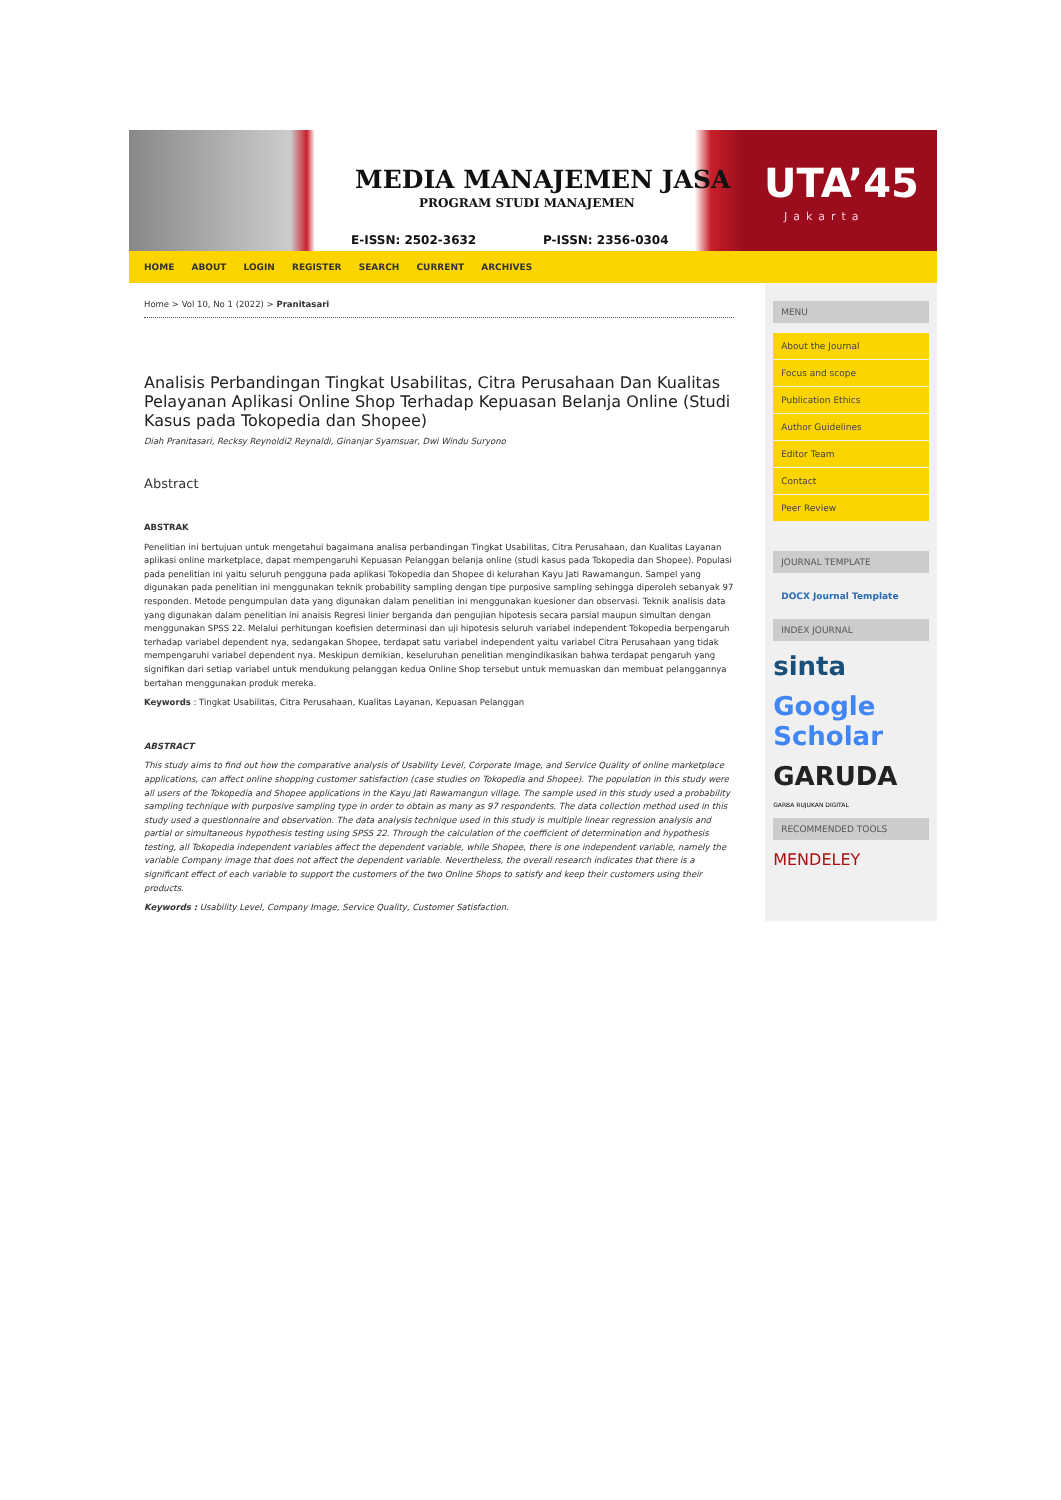MEDIA MANAJEMEN JASA
PROGRAM STUDI MANAJEMEN
E-ISSN: 2502-3632 P-ISSN: 2356-0304
UTA’45
Jakarta
HOME ABOUT LOGIN REGISTER SEARCH CURRENT ARCHIVES
Home > Vol 10, No 1 (2022) > Pranitasari
Analisis Perbandingan Tingkat Usabilitas, Citra Perusahaan Dan Kualitas Pelayanan Aplikasi Online Shop Terhadap Kepuasan Belanja Online (Studi Kasus pada Tokopedia dan Shopee)
Diah Pranitasari, Recksy Reynoldi2 Reynaldi, Ginanjar Syamsuar, Dwi Windu Suryono
Abstract
ABSTRAK
Penelitian ini bertujuan untuk mengetahui bagaimana analisa perbandingan Tingkat Usabilitas, Citra Perusahaan, dan Kualitas Layanan aplikasi online marketplace, dapat mempengaruhi Kepuasan Pelanggan belanja online (studi kasus pada Tokopedia dan Shopee). Populasi pada penelitian ini yaitu seluruh pengguna pada aplikasi Tokopedia dan Shopee di kelurahan Kayu Jati Rawamangun. Sampel yang digunakan pada penelitian ini menggunakan teknik probability sampling dengan tipe purposive sampling sehingga diperoleh sebanyak 97 responden. Metode pengumpulan data yang digunakan dalam penelitian ini menggunakan kuesioner dan observasi. Teknik analisis data yang digunakan dalam penelitian ini anaisis Regresi linier berganda dan pengujian hipotesis secara parsial maupun simultan dengan menggunakan SPSS 22. Melalui perhitungan koefisien determinasi dan uji hipotesis seluruh variabel independent Tokopedia berpengaruh terhadap variabel dependent nya, sedangakan Shopee, terdapat satu variabel independent yaitu variabel Citra Perusahaan yang tidak mempengaruhi variabel dependent nya. Meskipun demikian, keseluruhan penelitian mengindikasikan bahwa terdapat pengaruh yang signifikan dari setiap variabel untuk mendukung pelanggan kedua Online Shop tersebut untuk memuaskan dan membuat pelanggannya bertahan menggunakan produk mereka.
Keywords : Tingkat Usabilitas, Citra Perusahaan, Kualitas Layanan, Kepuasan Pelanggan
ABSTRACT
This study aims to find out how the comparative analysis of Usability Level, Corporate Image, and Service Quality of online marketplace applications, can affect online shopping customer satisfaction (case studies on Tokopedia and Shopee). The population in this study were all users of the Tokopedia and Shopee applications in the Kayu Jati Rawamangun village. The sample used in this study used a probability sampling technique with purposive sampling type in order to obtain as many as 97 respondents. The data collection method used in this study used a questionnaire and observation. The data analysis technique used in this study is multiple linear regression analysis and partial or simultaneous hypothesis testing using SPSS 22. Through the calculation of the coefficient of determination and hypothesis testing, all Tokopedia independent variables affect the dependent variable, while Shopee, there is one independent variable, namely the variable Company image that does not affect the dependent variable. Nevertheless, the overall research indicates that there is a significant effect of each variable to support the customers of the two Online Shops to satisfy and keep their customers using their products.
Keywords : Usability Level, Company Image, Service Quality, Customer Satisfaction.
MENU
About the Journal
Focus and scope
Publication Ethics
Author Guidelines
Editor Team
Contact
Peer Review
JOURNAL TEMPLATE
DOCX Journal Template
INDEX JOURNAL
sinta
Google Scholar
GARUDA
GARBA RUJUKAN DIGITAL
RECOMMENDED TOOLS
MENDELEY